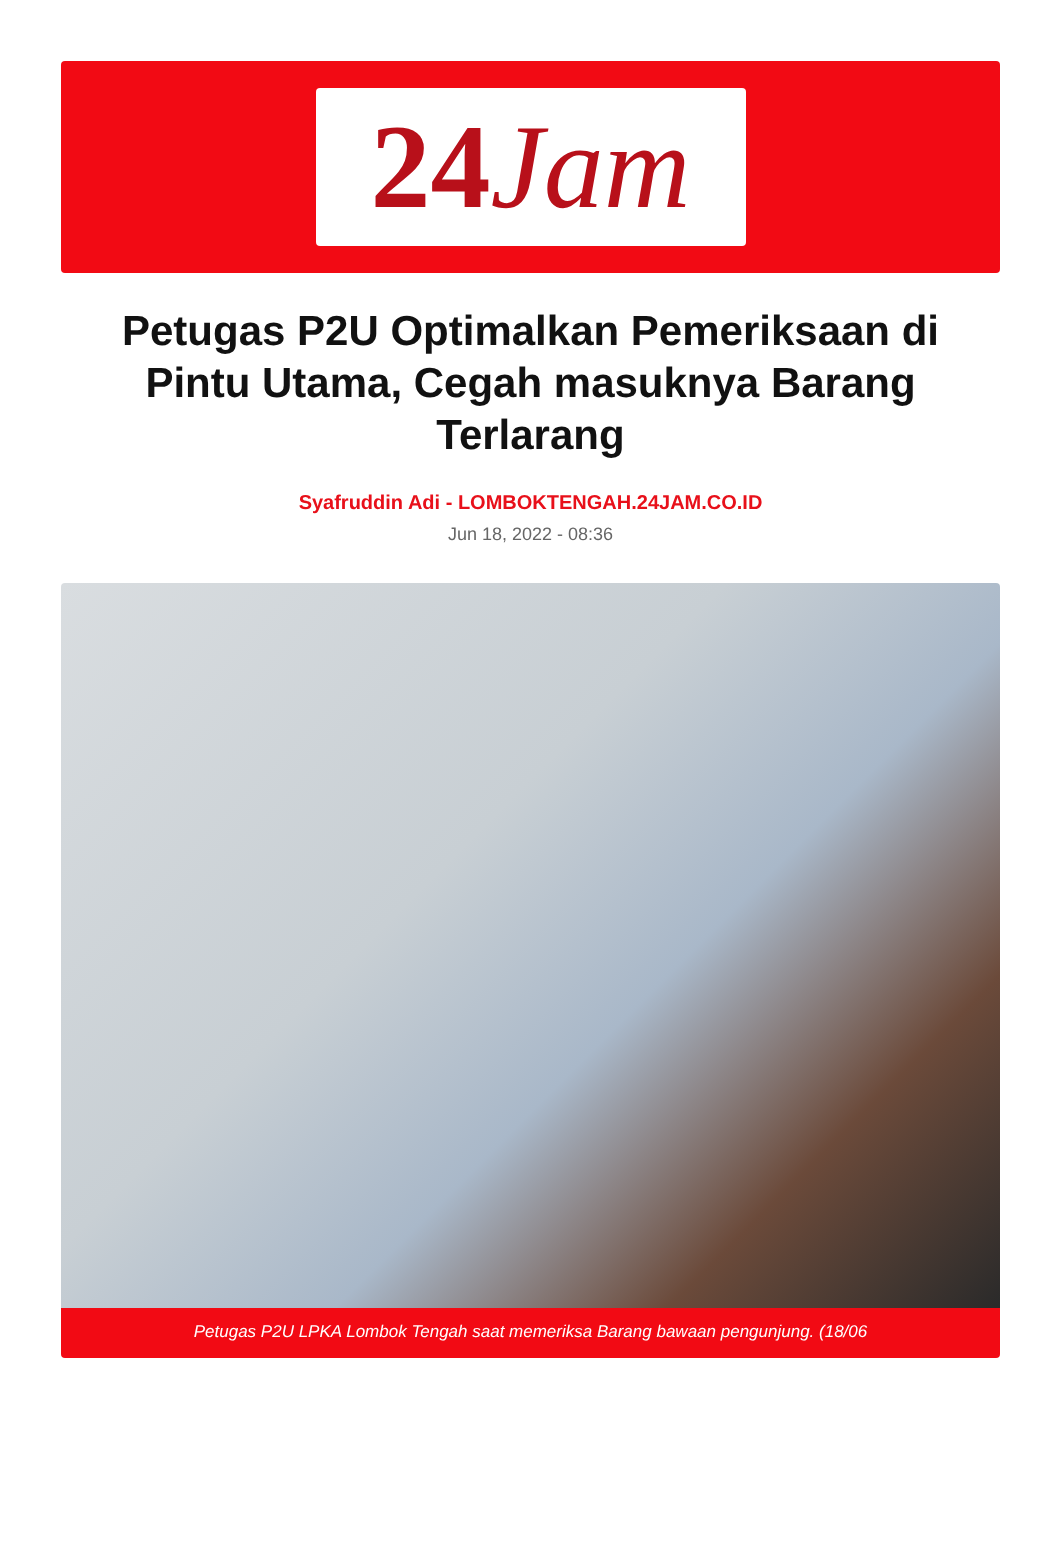24 Jam
Petugas P2U Optimalkan Pemeriksaan di Pintu Utama, Cegah masuknya Barang Terlarang
Syafruddin Adi - LOMBOKTENGAH.24JAM.CO.ID
Jun 18, 2022 - 08:36
Petugas P2U LPKA Lombok Tengah saat memeriksa Barang bawaan pengunjung. (18/06